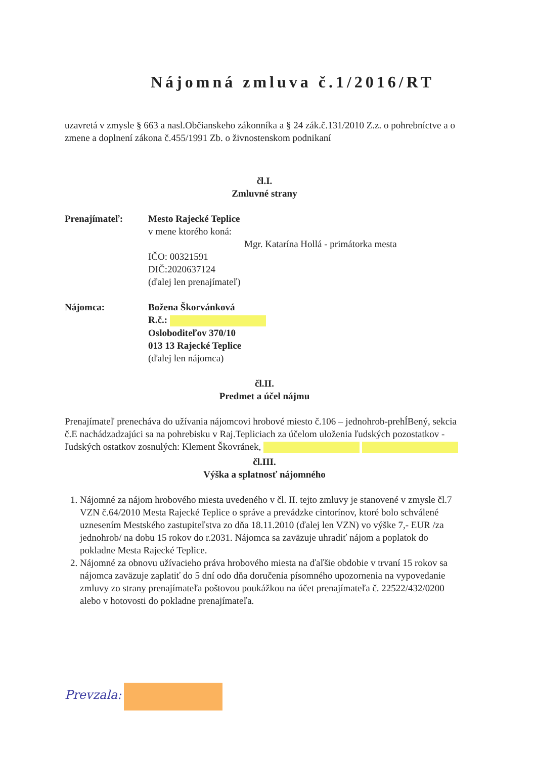Nájomná zmluva č.1/2016/RT
uzavretá v zmysle § 663 a nasl.Občianskeho zákonníka a § 24 zák.č.131/2010 Z.z. o pohrebníctve a o zmene a doplnení zákona č.455/1991 Zb. o živnostenskom podnikaní
čl.I.
Zmluvné strany
Prenajímateľ: Mesto Rajecké Teplice
v mene ktorého koná:
Mgr. Katarína Hollá - primátorka mesta
IČO: 00321591
DIČ:2020637124
(ďalej len prenajímateľ)
Nájomca: Božena Škorvánková
R.č.:
Osloboditeľov 370/10
013 13 Rajecké Teplice
(ďalej len nájomca)
čl.II.
Predmet a účel nájmu
Prenajímateľ prenecháva do užívania nájomcovi hrobové miesto č.106 – jednohrob-prehĺBený, sekcia č.E nachádzadzajúci sa na pohrebisku v Raj.Tepliciach za účelom uloženia ľudských pozostatkov - ľudských ostatkov zosnulých: Klement Škovránek,
čl.III.
Výška a splatnosť nájomného
1. Nájomné za nájom hrobového miesta uvedeného v čl. II. tejto zmluvy je stanovené v zmysle čl.7 VZN č.64/2010 Mesta Rajecké Teplice o správe a prevádzke cintorínov, ktoré bolo schválené uznesením Mestského zastupiteľstva zo dňa 18.11.2010 (ďalej len VZN) vo výške 7,- EUR /za jednohrob/ na dobu 15 rokov do r.2031. Nájomca sa zaväzuje uhradiť nájom a poplatok do pokladne Mesta Rajecké Teplice.
2. Nájomné za obnovu užívacieho práva hrobového miesta na ďaľšie obdobie v trvaní 15 rokov sa nájomca zaväzuje zaplatiť do 5 dní odo dňa doručenia písomného upozornenia na vypovedanie zmluvy zo strany prenajímateľa poštovou poukážkou na účet prenajímateľa č. 22522/432/0200 alebo v hotovosti do pokladne prenajímateľa.
Prevzala: